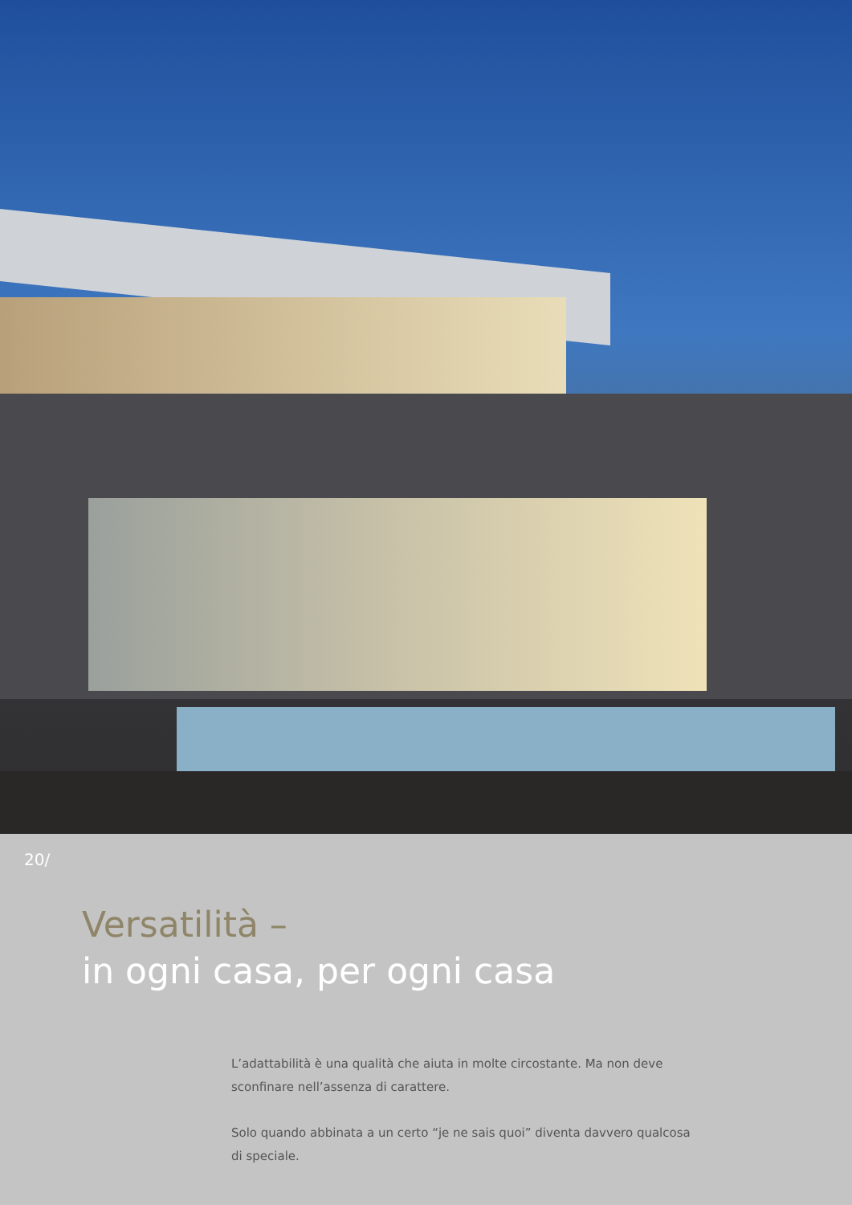20/
Versatilità –
in ogni casa, per ogni casa
L’adattabilità è una qualità che aiuta in molte circostante. Ma non deve sconfinare nell’assenza di carattere.
Solo quando abbinata a un certo “je ne sais quoi” diventa davvero qualcosa di speciale.